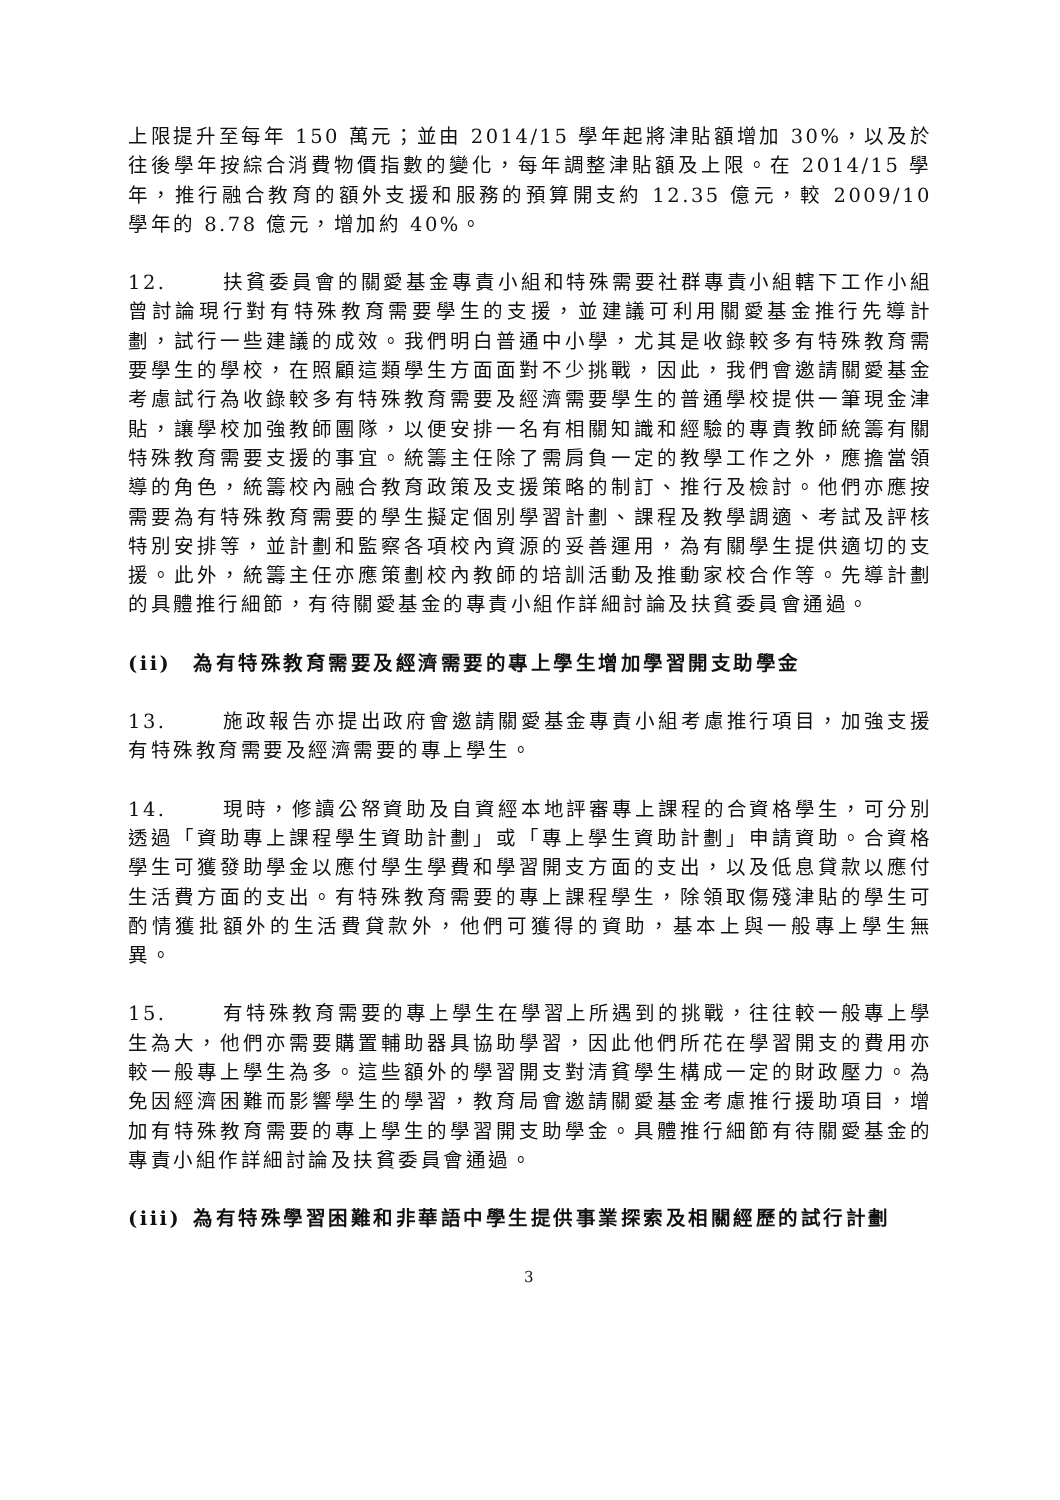上限提升至每年 150 萬元；並由 2014/15 學年起將津貼額增加 30%，以及於往後學年按綜合消費物價指數的變化，每年調整津貼額及上限。在 2014/15 學年，推行融合教育的額外支援和服務的預算開支約 12.35 億元，較 2009/10 學年的 8.78 億元，增加約 40%。
12. 扶貧委員會的關愛基金專責小組和特殊需要社群專責小組轄下工作小組曾討論現行對有特殊教育需要學生的支援，並建議可利用關愛基金推行先導計劃，試行一些建議的成效。我們明白普通中小學，尤其是收錄較多有特殊教育需要學生的學校，在照顧這類學生方面面對不少挑戰，因此，我們會邀請關愛基金考慮試行為收錄較多有特殊教育需要及經濟需要學生的普通學校提供一筆現金津貼，讓學校加強教師團隊，以便安排一名有相關知識和經驗的專責教師統籌有關特殊教育需要支援的事宜。統籌主任除了需肩負一定的教學工作之外，應擔當領導的角色，統籌校內融合教育政策及支援策略的制訂、推行及檢討。他們亦應按需要為有特殊教育需要的學生擬定個別學習計劃、課程及教學調適、考試及評核特別安排等，並計劃和監察各項校內資源的妥善運用，為有關學生提供適切的支援。此外，統籌主任亦應策劃校內教師的培訓活動及推動家校合作等。先導計劃的具體推行細節，有待關愛基金的專責小組作詳細討論及扶貧委員會通過。
(ii) 為有特殊教育需要及經濟需要的專上學生增加學習開支助學金
13. 施政報告亦提出政府會邀請關愛基金專責小組考慮推行項目，加強支援有特殊教育需要及經濟需要的專上學生。
14. 現時，修讀公帑資助及自資經本地評審專上課程的合資格學生，可分別透過「資助專上課程學生資助計劃」或「專上學生資助計劃」申請資助。合資格學生可獲發助學金以應付學生學費和學習開支方面的支出，以及低息貸款以應付生活費方面的支出。有特殊教育需要的專上課程學生，除領取傷殘津貼的學生可酌情獲批額外的生活費貸款外，他們可獲得的資助，基本上與一般專上學生無異。
15. 有特殊教育需要的專上學生在學習上所遇到的挑戰，往往較一般專上學生為大，他們亦需要購置輔助器具協助學習，因此他們所花在學習開支的費用亦較一般專上學生為多。這些額外的學習開支對清貧學生構成一定的財政壓力。為免因經濟困難而影響學生的學習，教育局會邀請關愛基金考慮推行援助項目，增加有特殊教育需要的專上學生的學習開支助學金。具體推行細節有待關愛基金的專責小組作詳細討論及扶貧委員會通過。
(iii) 為有特殊學習困難和非華語中學生提供事業探索及相關經歷的試行計劃
3